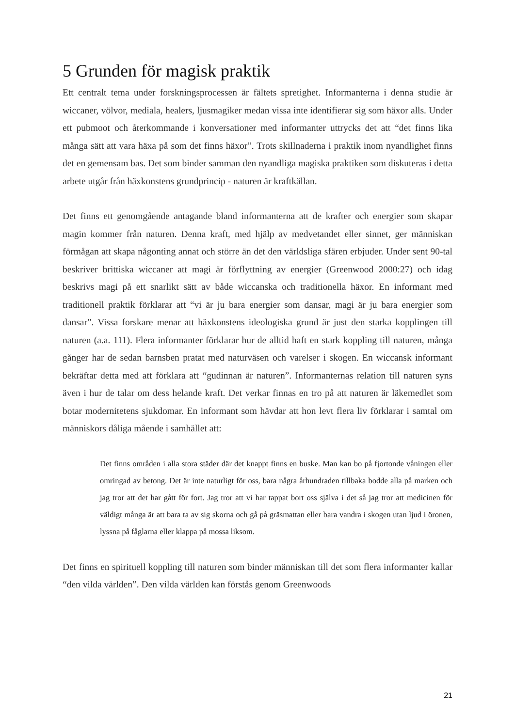5 Grunden för magisk praktik
Ett centralt tema under forskningsprocessen är fältets spretighet. Informanterna i denna studie är wiccaner, völvor, mediala, healers, ljusmagiker medan vissa inte identifierar sig som häxor alls. Under ett pubmoot och återkommande i konversationer med informanter uttrycks det att “det finns lika många sätt att vara häxa på som det finns häxor”. Trots skillnaderna i praktik inom nyandlighet finns det en gemensam bas. Det som binder samman den nyandliga magiska praktiken som diskuteras i detta arbete utgår från häxkonstens grundprincip - naturen är kraftkällan.
Det finns ett genomgående antagande bland informanterna att de krafter och energier som skapar magin kommer från naturen. Denna kraft, med hjälp av medvetandet eller sinnet, ger människan förmågan att skapa någonting annat och större än det den världsliga sfären erbjuder. Under sent 90-tal beskriver brittiska wiccaner att magi är förflyttning av energier (Greenwood 2000:27) och idag beskrivs magi på ett snarlikt sätt av både wiccanska och traditionella häxor. En informant med traditionell praktik förklarar att “vi är ju bara energier som dansar, magi är ju bara energier som dansar”. Vissa forskare menar att häxkonstens ideologiska grund är just den starka kopplingen till naturen (a.a. 111). Flera informanter förklarar hur de alltid haft en stark koppling till naturen, många gånger har de sedan barnsben pratat med naturväsen och varelser i skogen. En wiccansk informant bekräftar detta med att förklara att “gudinnan är naturen”. Informanternas relation till naturen syns även i hur de talar om dess helande kraft. Det verkar finnas en tro på att naturen är läkemedlet som botar modernitetens sjukdomar. En informant som hävdar att hon levt flera liv förklarar i samtal om människors dåliga mående i samhället att:
Det finns områden i alla stora städer där det knappt finns en buske. Man kan bo på fjortonde våningen eller omringad av betong. Det är inte naturligt för oss, bara några århundraden tillbaka bodde alla på marken och jag tror att det har gått för fort. Jag tror att vi har tappat bort oss själva i det så jag tror att medicinen för väldigt många är att bara ta av sig skorna och gå på gräsmattan eller bara vandra i skogen utan ljud i öronen, lyssna på fåglarna eller klappa på mossa liksom.
Det finns en spirituell koppling till naturen som binder människan till det som flera informanter kallar “den vilda världen”. Den vilda världen kan förstås genom Greenwoods
21